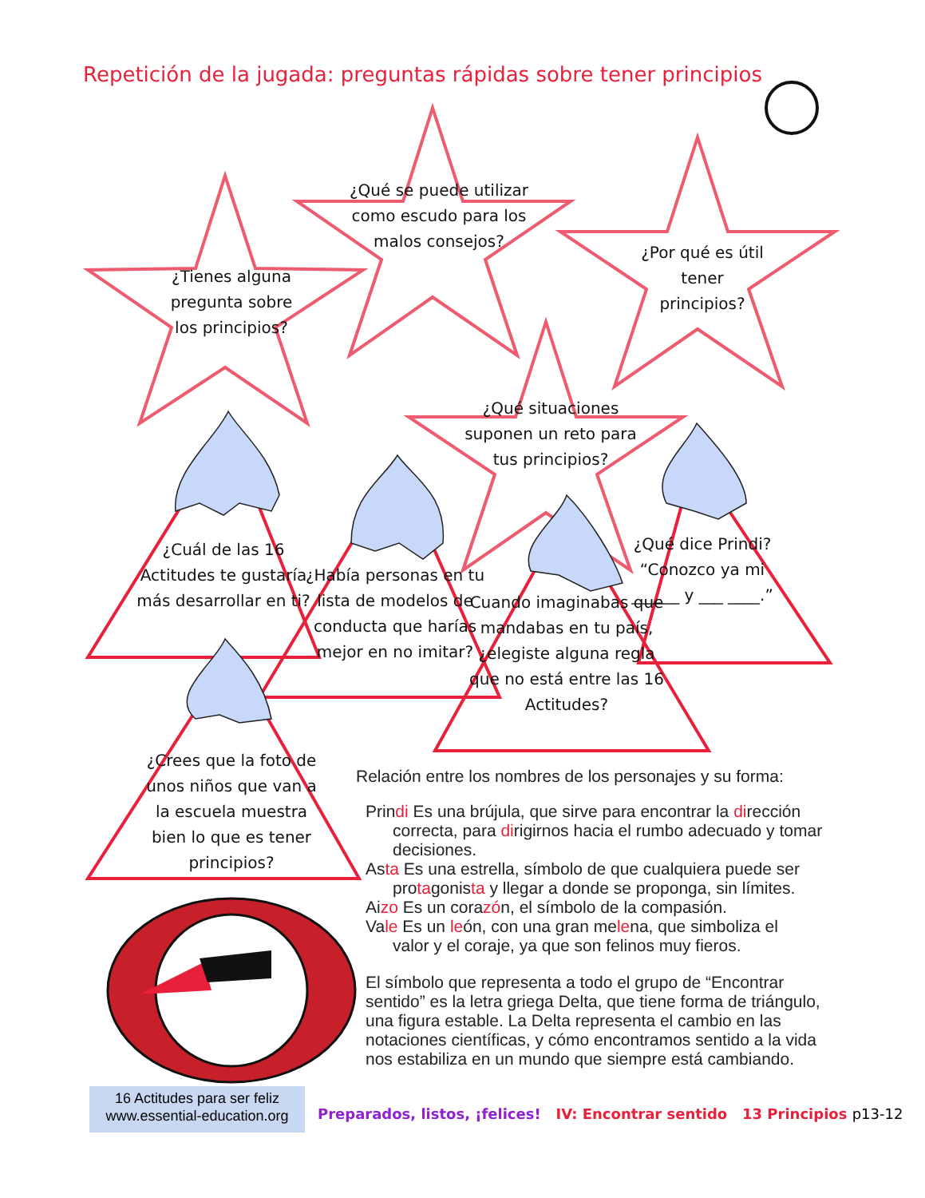Repetición de la jugada: preguntas rápidas sobre tener principios
¿Tienes alguna pregunta sobre los principios?
¿Qué se puede utilizar como escudo para los malos consejos?
¿Por qué es útil tener principios?
¿Qué situaciones suponen un reto para tus principios?
¿Cuál de las 16 Actitudes te gustaría más desarrollar en ti?
¿Había personas en tu lista de modelos de conducta que harías mejor en no imitar?
Cuando imaginabas que mandabas en tu país, ¿elegiste alguna regla que no está entre las 16 Actitudes?
¿Qué dice Prindi? “Conozco ya mi ______ y ___ ____.”
¿Crees que la foto de unos niños que van a la escuela muestra bien lo que es tener principios?
Relación entre los nombres de los personajes y su forma:
Prindi Es una brújula, que sirve para encontrar la dirección
correcta, para dirigirnos hacia el rumbo adecuado y tomar decisiones.
Asta Es una estrella, símbolo de que cualquiera puede ser
protagonista y llegar a donde se proponga, sin límites.
Aizo Es un corazón, el símbolo de la compasión.
Vale Es un león, con una gran melena, que simboliza el
valor y el coraje, ya que son felinos muy fieros.
El símbolo que representa a todo el grupo de “Encontrar sentido” es la letra griega Delta, que tiene forma de triángulo, una figura estable. La Delta representa el cambio en las notaciones científicas, y cómo encontramos sentido a la vida nos estabiliza en un mundo que siempre está cambiando.
16 Actitudes para ser feliz
www.essential-education.org
Preparados, listos, ¡felices! IV: Encontrar sentido 13 Principios p13-12